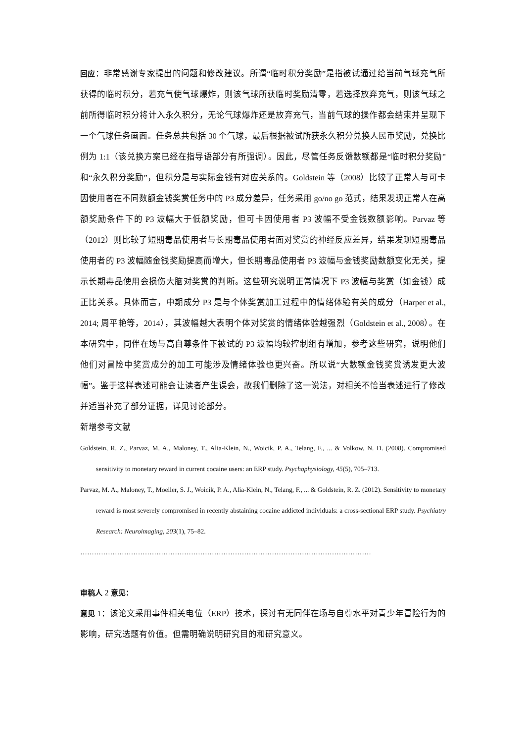回应：非常感谢专家提出的问题和修改建议。所谓“临时积分奖励”是指被试通过给当前气球充气所获得的临时积分，若充气使气球爆炸，则该气球所获临时奖励清零，若选择放弃充气，则该气球之前所得临时积分将计入永久积分，无论气球爆炸还是放弃充气，当前气球的操作都会结束并呈现下一个气球任务画面。任务总共包括 30 个气球，最后根据被试所获永久积分兑换人民币奖励，兑换比例为 1:1（该兑换方案已经在指导语部分有所强调）。因此，尽管任务反馈数额都是“临时积分奖励”和“永久积分奖励”，但积分是与实际金钱有对应关系的。Goldstein 等（2008）比较了正常人与可卡因使用者在不同数额金钱奖赏任务中的 P3 成分差异，任务采用 go/no go 范式，结果发现正常人在高额奖励条件下的 P3 波幅大于低额奖励，但可卡因使用者 P3 波幅不受金钱数额影响。Parvaz 等（2012）则比较了短期毒品使用者与长期毒品使用者面对奖赏的神经反应差异，结果发现短期毒品使用者的 P3 波幅随金钱奖励提高而增大，但长期毒品使用者 P3 波幅与金钱奖励数额变化无关，提示长期毒品使用会损伤大脑对奖赏的判断。这些研究说明正常情况下 P3 波幅与奖赏（如金钱）成正比关系。具体而言，中期成分 P3 是与个体奖赏加工过程中的情绪体验有关的成分（Harper et al., 2014; 周平艳等，2014），其波幅越大表明个体对奖赏的情绪体验越强烈（Goldstein et al., 2008）。在本研究中，同伴在场与高自尊条件下被试的 P3 波幅均较控制组有增加，参考这些研究，说明他们他们对冒险中奖赏成分的加工可能涉及情绪体验也更兴奋。所以说“大数额金钱奖赏诱发更大波幅”。鉴于这样表述可能会让读者产生误会，故我们删除了这一说法，对相关不恰当表述进行了修改并适当补充了部分证据，详见讨论部分。
新增参考文献
Goldstein, R. Z., Parvaz, M. A., Maloney, T., Alia-Klein, N., Woicik, P. A., Telang, F., ... & Volkow, N. D. (2008). Compromised sensitivity to monetary reward in current cocaine users: an ERP study. Psychophysiology, 45(5), 705–713.
Parvaz, M. A., Maloney, T., Moeller, S. J., Woicik, P. A., Alia-Klein, N., Telang, F., ... & Goldstein, R. Z. (2012). Sensitivity to monetary reward is most severely compromised in recently abstaining cocaine addicted individuals: a cross-sectional ERP study. Psychiatry Research: Neuroimaging, 203(1), 75–82.
………………………………………………………………………………………………………………
审稿人 2 意见：
意见 1：该论文采用事件相关电位（ERP）技术，探讨有无同伴在场与自尊水平对青少年冒险行为的影响，研究选题有价值。但需明确说明研究目的和研究意义。